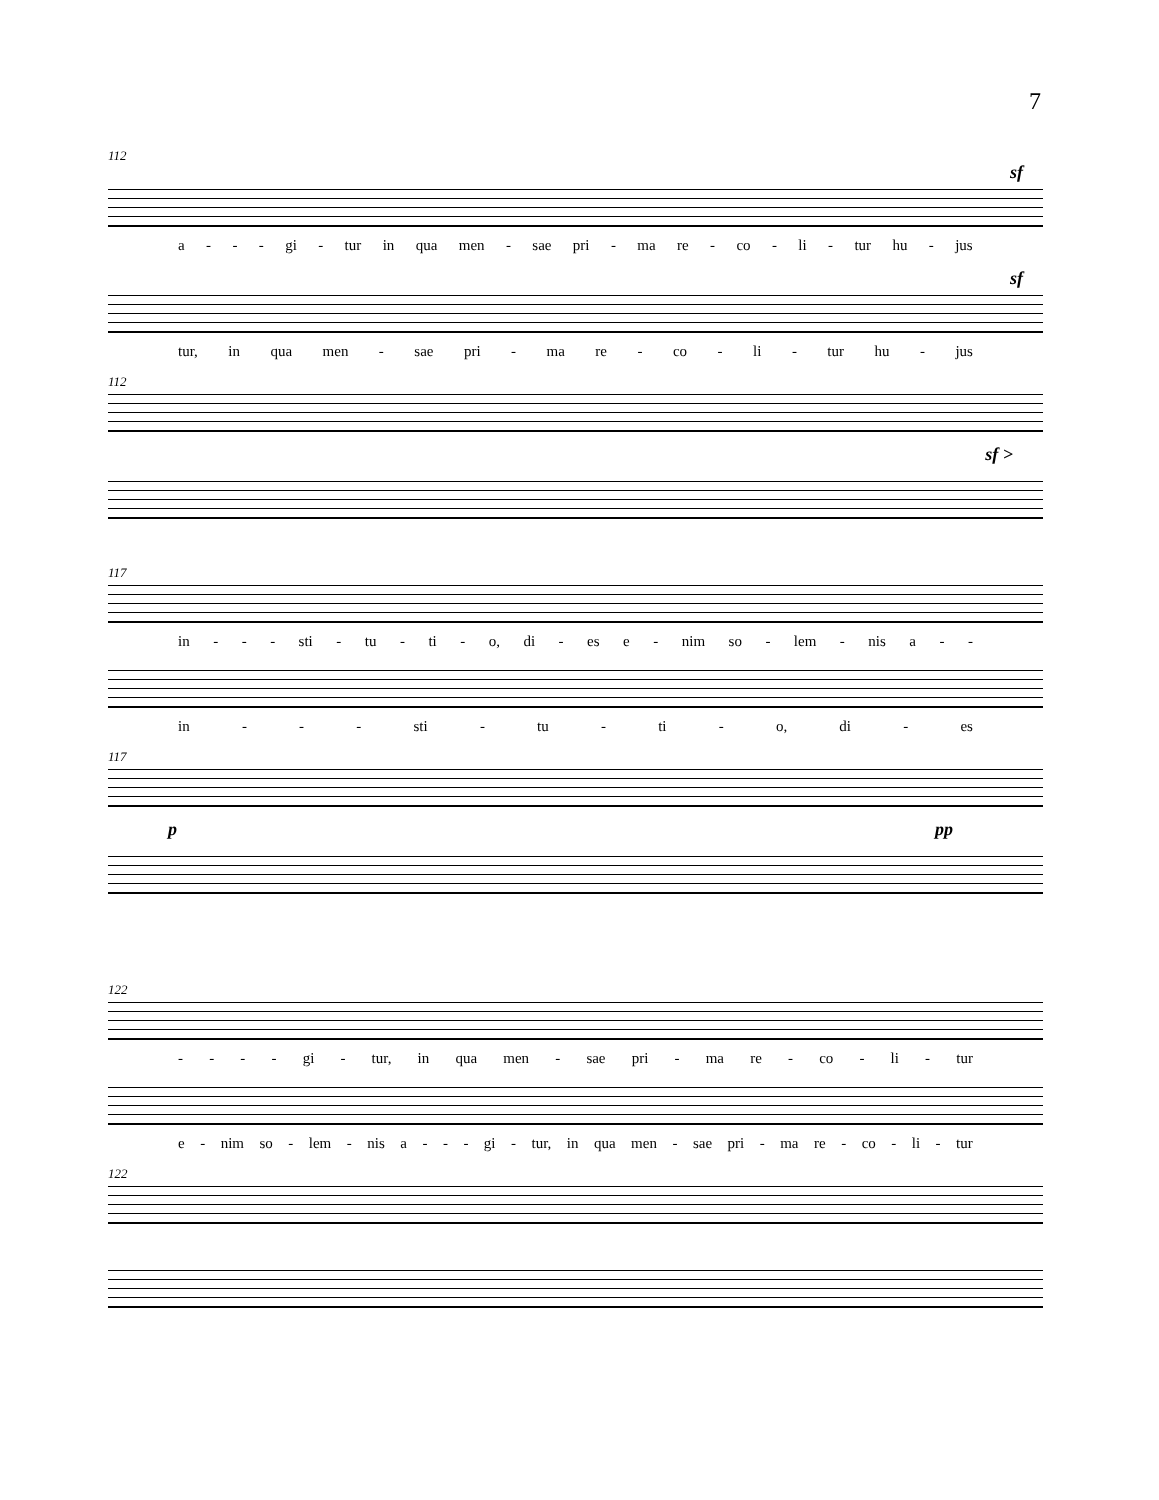7
112
sf
a - - - gi - tur in qua men - sae pri - ma re - co - li - tur hu - jus
sf
tur, in qua men - sae pri - ma re - co - li - tur hu - jus
112
sf >
117
in - - - sti - tu - ti - o, di - es e - nim so - lem - nis a - -
in - - - sti - tu - ti - o, di - es
117
p pp
122
- - - - gi - tur, in qua men - sae pri - ma re - co - li - tur
e - nim so - lem - nis a - - - gi - tur, in qua men - sae pri - ma re - co - li - tur
122